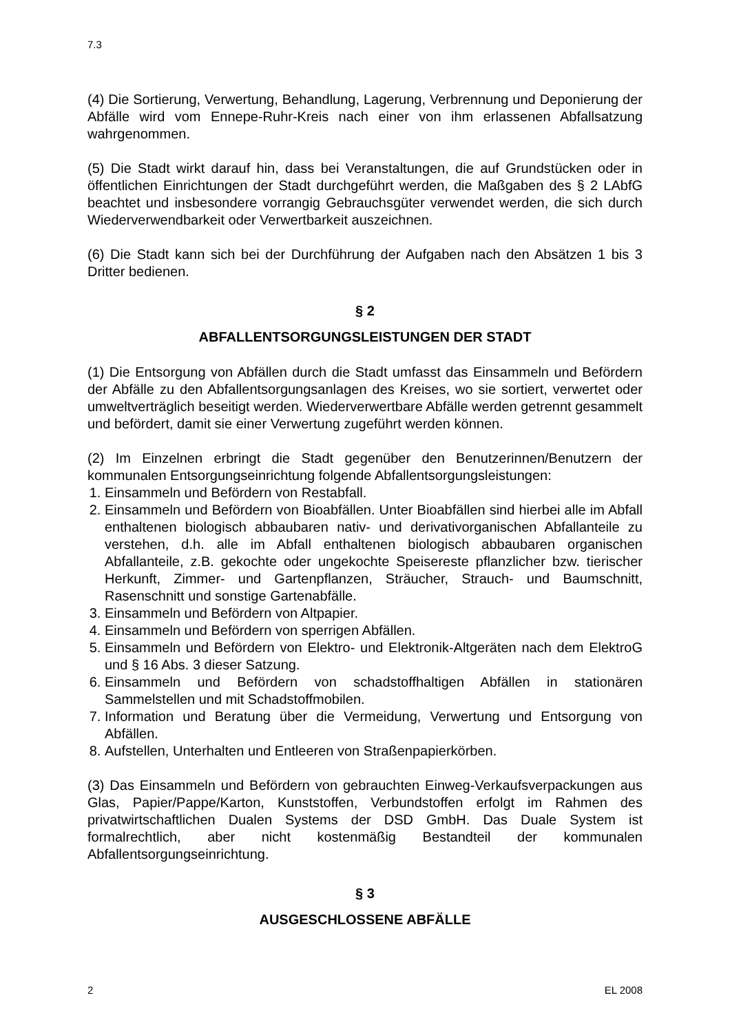7.3
(4) Die Sortierung, Verwertung, Behandlung, Lagerung, Verbrennung und Deponierung der Abfälle wird vom Ennepe-Ruhr-Kreis nach einer von ihm erlassenen Abfallsatzung wahrgenommen.
(5) Die Stadt wirkt darauf hin, dass bei Veranstaltungen, die auf Grundstücken oder in öffentlichen Einrichtungen der Stadt durchgeführt werden, die Maßgaben des § 2 LAbfG beachtet und insbesondere vorrangig Gebrauchsgüter verwendet werden, die sich durch Wiederverwendbarkeit oder Verwertbarkeit auszeichnen.
(6) Die Stadt kann sich bei der Durchführung der Aufgaben nach den Absätzen 1 bis 3 Dritter bedienen.
§ 2
ABFALLENTSORGUNGSLEISTUNGEN DER STADT
(1) Die Entsorgung von Abfällen durch die Stadt umfasst das Einsammeln und Befördern der Abfälle zu den Abfallentsorgungsanlagen des Kreises, wo sie sortiert, verwertet oder umweltverträglich beseitigt werden. Wiederverwertbare Abfälle werden getrennt gesammelt und befördert, damit sie einer Verwertung zugeführt werden können.
(2) Im Einzelnen erbringt die Stadt gegenüber den Benutzerinnen/Benutzern der kommunalen Entsorgungseinrichtung folgende Abfallentsorgungsleistungen:
1. Einsammeln und Befördern von Restabfall.
2. Einsammeln und Befördern von Bioabfällen. Unter Bioabfällen sind hierbei alle im Abfall enthaltenen biologisch abbaubaren nativ- und derivativorganischen Abfallanteile zu verstehen, d.h. alle im Abfall enthaltenen biologisch abbaubaren organischen Abfallanteile, z.B. gekochte oder ungekochte Speisereste pflanzlicher bzw. tierischer Herkunft, Zimmer- und Gartenpflanzen, Sträucher, Strauch- und Baumschnitt, Rasenschnitt und sonstige Gartenabfälle.
3. Einsammeln und Befördern von Altpapier.
4. Einsammeln und Befördern von sperrigen Abfällen.
5. Einsammeln und Befördern von Elektro- und Elektronik-Altgeräten nach dem ElektroG und § 16 Abs. 3 dieser Satzung.
6. Einsammeln und Befördern von schadstoffhaltigen Abfällen in stationären Sammelstellen und mit Schadstoffmobilen.
7. Information und Beratung über die Vermeidung, Verwertung und Entsorgung von Abfällen.
8. Aufstellen, Unterhalten und Entleeren von Straßenpapierkörben.
(3) Das Einsammeln und Befördern von gebrauchten Einweg-Verkaufsverpackungen aus Glas, Papier/Pappe/Karton, Kunststoffen, Verbundstoffen erfolgt im Rahmen des privatwirtschaftlichen Dualen Systems der DSD GmbH. Das Duale System ist formalrechtlich, aber nicht kostenmäßig Bestandteil der kommunalen Abfallentsorgungseinrichtung.
§ 3
AUSGESCHLOSSENE ABFÄLLE
2 EL 2008